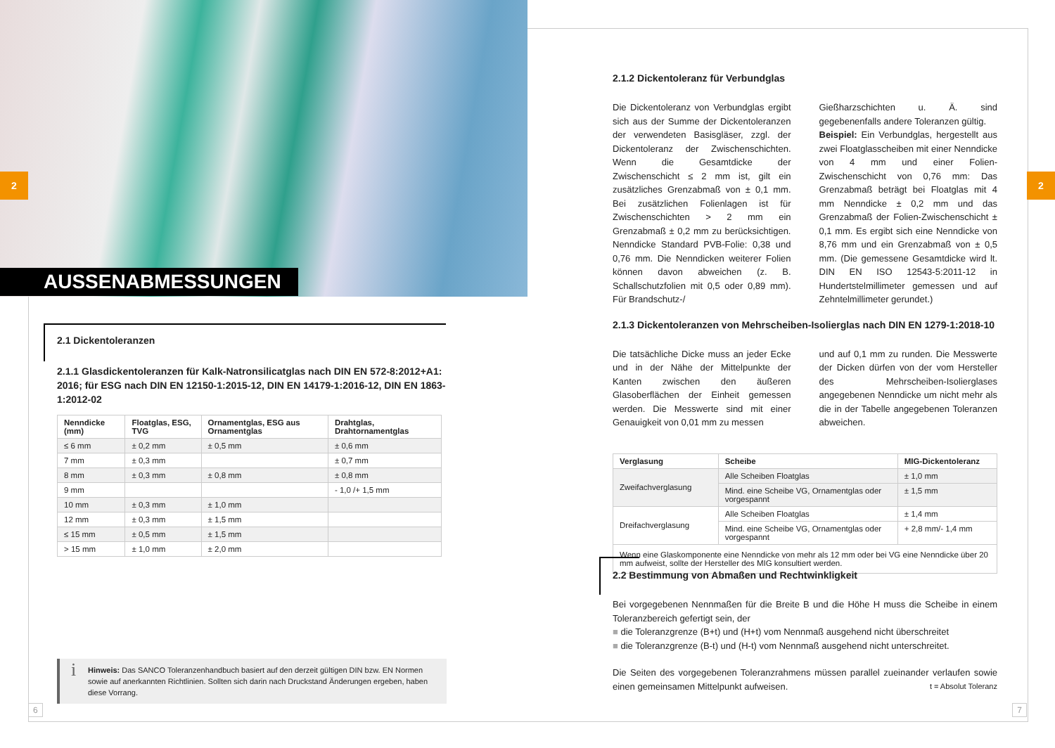AUSSENABMESSUNGEN
2
2.1 Dickentoleranzen
2.1.1 Glasdickentoleranzen für Kalk-Natronsilicatglas nach DIN EN 572-8:2012+A1: 2016; für ESG nach DIN EN 12150-1:2015-12, DIN EN 14179-1:2016-12, DIN EN 1863-1:2012-02
| Nenndicke (mm) | Floatglas, ESG, TVG | Ornamentglas, ESG aus Ornamentglas | Drahtglas, Drahtornamentglas |
| --- | --- | --- | --- |
| ≤ 6 mm | ± 0,2 mm | ± 0,5 mm | ± 0,6 mm |
| 7 mm | ± 0,3 mm | | ± 0,7 mm |
| 8 mm | ± 0,3 mm | ± 0,8 mm | ± 0,8 mm |
| 9 mm | | | - 1,0 /+ 1,5 mm |
| 10 mm | ± 0,3 mm | ± 1,0 mm | |
| 12 mm | ± 0,3 mm | ± 1,5 mm | |
| ≤ 15 mm | ± 0,5 mm | ± 1,5 mm | |
| > 15 mm | ± 1,0 mm | ± 2,0 mm | |
i Hinweis: Das SANCO Toleranzenhandbuch basiert auf den derzeit gültigen DIN bzw. EN Normen sowie auf anerkannten Richtlinien. Sollten sich darin nach Druckstand Änderungen ergeben, haben diese Vorrang.
6
2
2.1.2 Dickentoleranz für Verbundglas
Die Dickentoleranz von Verbundglas ergibt sich aus der Summe der Dickentoleranzen der verwendeten Basisgläser, zzgl. der Dickentoleranz der Zwischenschichten. Wenn die Gesamtdicke der Zwischenschicht ≤ 2 mm ist, gilt ein zusätzliches Grenzabmaß von ± 0,1 mm. Bei zusätzlichen Folienlagen ist für Zwischenschichten > 2 mm ein Grenzabmaß ± 0,2 mm zu berücksichtigen. Nenndicke Standard PVB-Folie: 0,38 und 0,76 mm. Die Nenndicken weiterer Folien können davon abweichen (z. B. Schallschutzfolien mit 0,5 oder 0,89 mm). Für Brandschutz-/
Gießharzschichten u. Ä. sind gegebenenfalls andere Toleranzen gültig.
Beispiel: Ein Verbundglas, hergestellt aus zwei Floatglasscheiben mit einer Nenndicke von 4 mm und einer Folien-Zwischenschicht von 0,76 mm: Das Grenzabmaß beträgt bei Floatglas mit 4 mm Nenndicke ± 0,2 mm und das Grenzabmaß der Folien-Zwischenschicht ± 0,1 mm. Es ergibt sich eine Nenndicke von 8,76 mm und ein Grenzabmaß von ± 0,5 mm. (Die gemessene Gesamtdicke wird lt. DIN EN ISO 12543-5:2011-12 in Hundertstelmillimeter gemessen und auf Zehntelmillimeter gerundet.)
2.1.3 Dickentoleranzen von Mehrscheiben-Isolierglas nach DIN EN 1279-1:2018-10
Die tatsächliche Dicke muss an jeder Ecke und in der Nähe der Mittelpunkte der Kanten zwischen den äußeren Glasoberflächen der Einheit gemessen werden. Die Messwerte sind mit einer Genauigkeit von 0,01 mm zu messen
und auf 0,1 mm zu runden. Die Messwerte der Dicken dürfen von der vom Hersteller des Mehrscheiben-Isolierglases angegebenen Nenndicke um nicht mehr als die in der Tabelle angegebenen Toleranzen abweichen.
| Verglasung | Scheibe | MIG-Dickentoleranz |
| --- | --- | --- |
| Zweifachverglasung | Alle Scheiben Floatglas | ± 1,0 mm |
| | Mind. eine Scheibe VG, Ornamentglas oder vorgespannt | ± 1,5 mm |
| Dreifachverglasung | Alle Scheiben Floatglas | ± 1,4 mm |
| | Mind. eine Scheibe VG, Ornamentglas oder vorgespannt | + 2,8 mm/- 1,4 mm |
| Wenn eine Glaskomponente eine Nenndicke von mehr als 12 mm oder bei VG eine Nenndicke über 20 mm aufweist, sollte der Hersteller des MIG konsultiert werden. | | |
2.2 Bestimmung von Abmaßen und Rechtwinkligkeit
Bei vorgegebenen Nennmaßen für die Breite B und die Höhe H muss die Scheibe in einem Toleranzbereich gefertigt sein, der
■ die Toleranzgrenze (B+t) und (H+t) vom Nennmaß ausgehend nicht überschreitet
■ die Toleranzgrenze (B-t) und (H-t) vom Nennmaß ausgehend nicht unterschreitet.
Die Seiten des vorgegebenen Toleranzrahmens müssen parallel zueinander verlaufen sowie einen gemeinsamen Mittelpunkt aufweisen. t = Absolut Toleranz
7